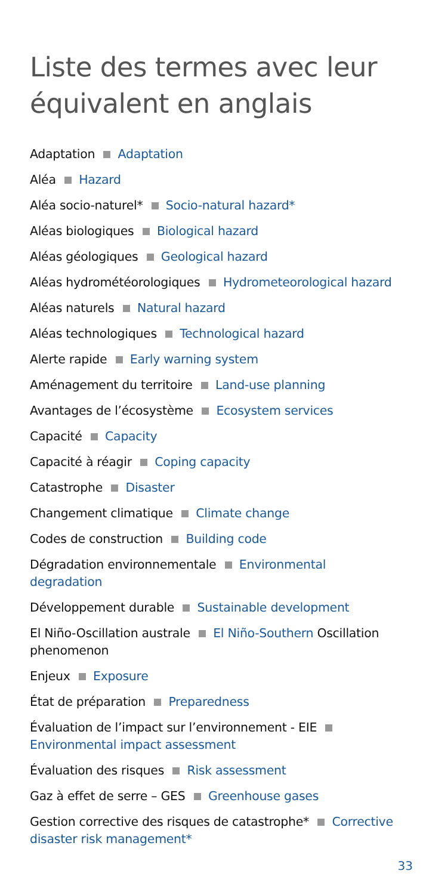Liste des termes avec leur équivalent en anglais
Adaptation Adaptation
Aléa Hazard
Aléa socio-naturel* Socio-natural hazard*
Aléas biologiques Biological hazard
Aléas géologiques Geological hazard
Aléas hydrométéorologiques Hydrometeorological hazard
Aléas naturels Natural hazard
Aléas technologiques Technological hazard
Alerte rapide Early warning system
Aménagement du territoire Land-use planning
Avantages de l’écosystème Ecosystem services
Capacité Capacity
Capacité à réagir Coping capacity
Catastrophe Disaster
Changement climatique Climate change
Codes de construction Building code
Dégradation environnementale Environmental degradation
Développement durable Sustainable development
El Niño-Oscillation australe El Niño-Southern Oscillation phenomenon
Enjeux Exposure
État de préparation Preparedness
Évaluation de l’impact sur l’environnement - EIE Environmental impact assessment
Évaluation des risques Risk assessment
Gaz à effet de serre – GES Greenhouse gases
Gestion corrective des risques de catastrophe* Corrective disaster risk management*
33